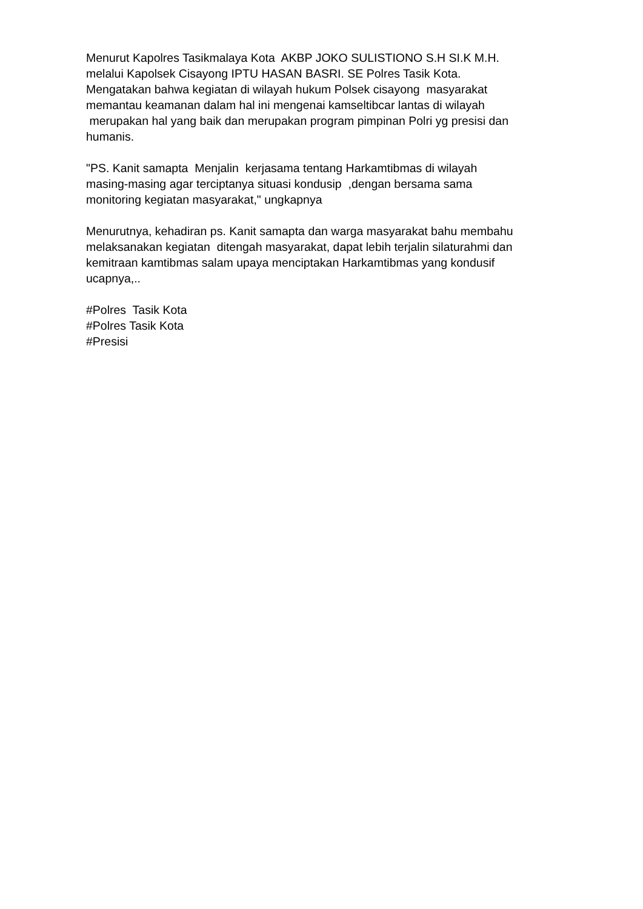Menurut Kapolres Tasikmalaya Kota AKBP JOKO SULISTIONO S.H SI.K M.H. melalui Kapolsek Cisayong IPTU HASAN BASRI. SE Polres Tasik Kota. Mengatakan bahwa kegiatan di wilayah hukum Polsek cisayong masyarakat memantau keamanan dalam hal ini mengenai kamseltibcar lantas di wilayah merupakan hal yang baik dan merupakan program pimpinan Polri yg presisi dan humanis.
"PS. Kanit samapta Menjalin kerjasama tentang Harkamtibmas di wilayah masing-masing agar terciptanya situasi kondusip ,dengan bersama sama monitoring kegiatan masyarakat," ungkapnya
Menurutnya, kehadiran ps. Kanit samapta dan warga masyarakat bahu membahu melaksanakan kegiatan ditengah masyarakat, dapat lebih terjalin silaturahmi dan kemitraan kamtibmas salam upaya menciptakan Harkamtibmas yang kondusif ucapnya,..
#Polres Tasik Kota #Polres Tasik Kota #Presisi